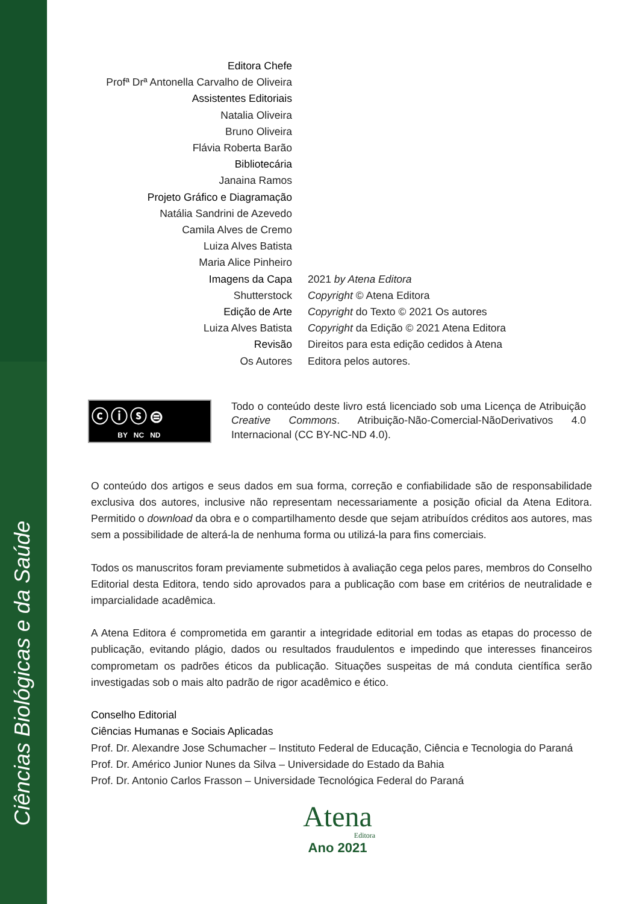Ciências Biológicas e da Saúde
Editora Chefe
Profª Drª Antonella Carvalho de Oliveira
Assistentes Editoriais
Natalia Oliveira
Bruno Oliveira
Flávia Roberta Barão
Bibliotecária
Janaina Ramos
Projeto Gráfico e Diagramação
Natália Sandrini de Azevedo
Camila Alves de Cremo
Luiza Alves Batista
Maria Alice Pinheiro
Imagens da Capa
2021 by Atena Editora
Shutterstock
Copyright © Atena Editora
Edição de Arte
Copyright do Texto © 2021 Os autores
Luiza Alves Batista
Copyright da Edição © 2021 Atena Editora
Revisão
Direitos para esta edição cedidos à Atena
Os Autores
Editora pelos autores.
ⓒⓘⓢ⊜
BY NC ND
Todo o conteúdo deste livro está licenciado sob uma Licença de Atribuição Creative Commons. Atribuição-Não-Comercial-NãoDerivativos 4.0 Internacional (CC BY-NC-ND 4.0).
O conteúdo dos artigos e seus dados em sua forma, correção e confiabilidade são de responsabilidade exclusiva dos autores, inclusive não representam necessariamente a posição oficial da Atena Editora. Permitido o download da obra e o compartilhamento desde que sejam atribuídos créditos aos autores, mas sem a possibilidade de alterá-la de nenhuma forma ou utilizá-la para fins comerciais.
Todos os manuscritos foram previamente submetidos à avaliação cega pelos pares, membros do Conselho Editorial desta Editora, tendo sido aprovados para a publicação com base em critérios de neutralidade e imparcialidade acadêmica.
A Atena Editora é comprometida em garantir a integridade editorial em todas as etapas do processo de publicação, evitando plágio, dados ou resultados fraudulentos e impedindo que interesses financeiros comprometam os padrões éticos da publicação. Situações suspeitas de má conduta científica serão investigadas sob o mais alto padrão de rigor acadêmico e ético.
Conselho Editorial
Ciências Humanas e Sociais Aplicadas
Prof. Dr. Alexandre Jose Schumacher – Instituto Federal de Educação, Ciência e Tecnologia do Paraná
Prof. Dr. Américo Junior Nunes da Silva – Universidade do Estado da Bahia
Prof. Dr. Antonio Carlos Frasson – Universidade Tecnológica Federal do Paraná
Atena
Editora
Ano 2021